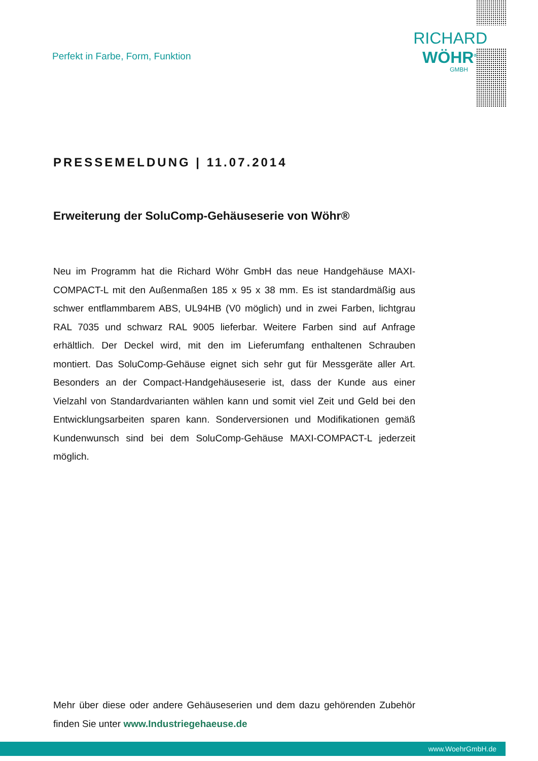Perfekt in Farbe, Form, Funktion
RICHARD
WÖHR<sup>®</sup>
GMBH
PRESSEMELDUNG | 11.07.2014
Erweiterung der SoluComp-Gehäuseserie von Wöhr®
Neu im Programm hat die Richard Wöhr GmbH das neue Handgehäuse MAXI-COMPACT-L mit den Außenmaßen 185 x 95 x 38 mm. Es ist standardmäßig aus schwer entflammbarem ABS, UL94HB (V0 möglich) und in zwei Farben, lichtgrau RAL 7035 und schwarz RAL 9005 lieferbar. Weitere Farben sind auf Anfrage erhältlich. Der Deckel wird, mit den im Lieferumfang enthaltenen Schrauben montiert. Das SoluComp-Gehäuse eignet sich sehr gut für Messgeräte aller Art. Besonders an der Compact-Handgehäuseserie ist, dass der Kunde aus einer Vielzahl von Standardvarianten wählen kann und somit viel Zeit und Geld bei den Entwicklungsarbeiten sparen kann. Sonderversionen und Modifikationen gemäß Kundenwunsch sind bei dem SoluComp-Gehäuse MAXI-COMPACT-L jederzeit möglich.
Mehr über diese oder andere Gehäuseserien und dem dazu gehörenden Zubehör finden Sie unter www.Industriegehaeuse.de
www.WoehrGmbH.de